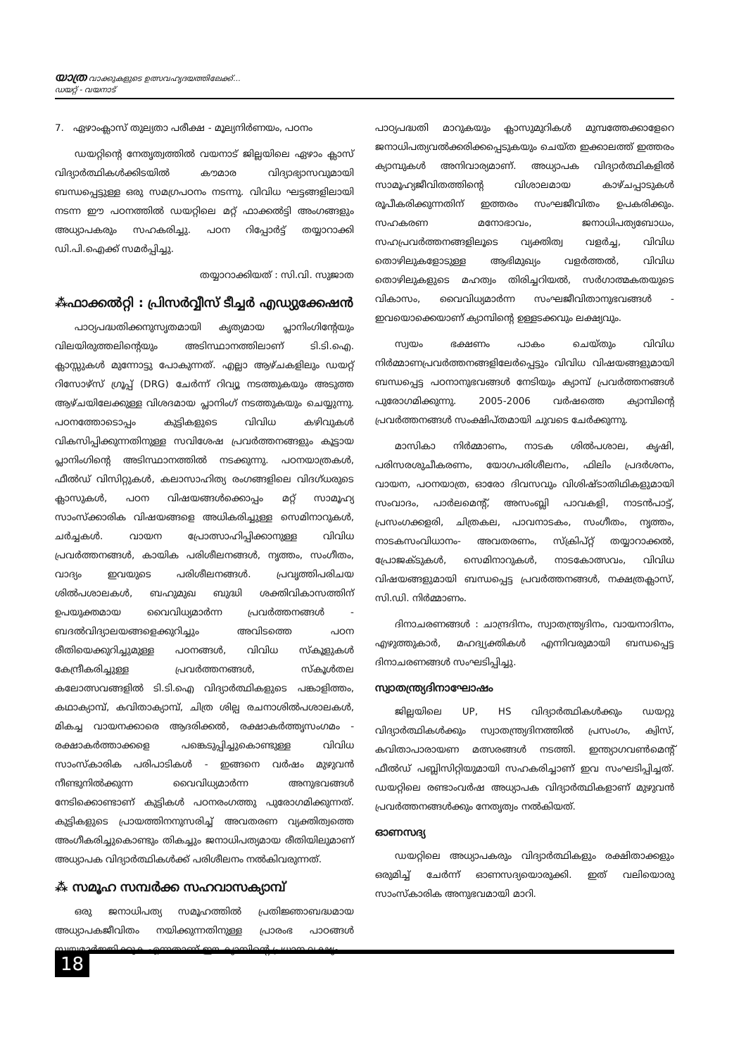യാത്ര വാക്കുകളുടെ ഉത്സവഹൃദയത്തിലേക്ക്...
ഡയറ്റ് - വയനാട്
7. ഏഴാംക്ലാസ് തുല്യതാ പരീക്ഷ - മൂല്യനിർണയം, പഠനം
ഡയറ്റിന്റെ നേതൃത്വത്തിൽ വയനാട് ജില്ലയിലെ ഏഴാം ക്ലാസ് വിദ്യാർത്ഥികൾക്കിടയിൽ കൗമാര വിദ്യാഭ്യാസവുമായി ബന്ധപ്പെട്ടുള്ള ഒരു സമഗ്രപഠനം നടന്നു. വിവിധ ഘട്ടങ്ങളിലായി നടന്ന ഈ പഠനത്തിൽ ഡയറ്റിലെ മറ്റ് ഫാക്കൽട്ടി അംഗങ്ങളും അധ്യാപകരും സഹകരിച്ചു. പഠന റിപ്പോർട്ട് തയ്യാറാക്കി ഡി.പി.ഐക്ക് സമർപ്പിച്ചു.
തയ്യാറാക്കിയത് : സി.വി. സുജാത
⁂ഫാക്കൽറ്റി : പ്രിസർവ്വീസ് ടീച്ചർ എഡ്യുക്കേഷൻ
പാഠ്യപദ്ധതിക്കനുസൃതമായി കൃത്യമായ പ്ലാനിംഗിന്റേയും വിലയിരുത്തലിന്റെയും അടിസ്ഥാനത്തിലാണ് ടി.ടി.ഐ. ക്ലാസ്സുകൾ മുന്നോട്ടു പോകുന്നത്. എല്ലാ ആഴ്ചകളിലും ഡയറ്റ് റിസോഴ്സ് ഗ്രൂപ്പ് (DRG) ചേർന്ന് റിവ്യൂ നടത്തുകയും അടുത്ത ആഴ്ചയിലേക്കുള്ള വിശദമായ പ്ലാനിംഗ് നടത്തുകയും ചെയ്യുന്നു. പഠനത്തോടൊപ്പം കുട്ടികളുടെ വിവിധ കഴിവുകൾ വികസിപ്പിക്കുന്നതിനുള്ള സവിശേഷ പ്രവർത്തനങ്ങളും കൂട്ടായ പ്ലാനിംഗിന്റെ അടിസ്ഥാനത്തിൽ നടക്കുന്നു. പഠനയാത്രകൾ, ഫീൽഡ് വിസിറ്റുകൾ, കലാസാഹിത്യ രംഗങ്ങളിലെ വിദഗ്ധരുടെ ക്ലാസുകൾ, പഠന വിഷയങ്ങൾക്കൊപ്പം മറ്റ് സാമൂഹ്യ സാംസ്ക്കാരിക വിഷയങ്ങളെ അധികരിച്ചുള്ള സെമിനാറുകൾ, ചർച്ചകൾ. വായന പ്രോത്സാഹിപ്പിക്കാനുള്ള വിവിധ പ്രവർത്തനങ്ങൾ, കായിക പരിശീലനങ്ങൾ, നൃത്തം, സംഗീതം, വാദ്യം ഇവയുടെ പരിശീലനങ്ങൾ. പ്രവൃത്തിപരിചയ ശിൽപശാലകൾ, ബഹുമുഖ ബുദ്ധി ശക്തിവികാസത്തിന് ഉപയുക്തമായ വൈവിധ്യമാർന്ന പ്രവർത്തനങ്ങൾ - ബദൽവിദ്യാലയങ്ങളെക്കുറിച്ചും അവിടത്തെ പഠന രീതിയെക്കുറിച്ചുമുള്ള പഠനങ്ങൾ, വിവിധ സ്കൂളുകൾ കേന്ദ്രീകരിച്ചുള്ള പ്രവർത്തനങ്ങൾ, സ്കൂൾതല കലോത്സവങ്ങളിൽ ടി.ടി.ഐ വിദ്യാർത്ഥികളുടെ പങ്കാളിത്തം, കഥാക്യാമ്പ്, കവിതാക്യാമ്പ്, ചിത്ര ശില്പ രചനാശിൽപശാലകൾ, മികച്ച വായനക്കാരെ ആദരിക്കൽ, രക്ഷാകർത്തൃസംഗമം - രക്ഷാകർത്താക്കളെ പങ്കെടുപ്പിച്ചുകൊണ്ടുള്ള വിവിധ സാംസ്കാരിക പരിപാടികൾ - ഇങ്ങനെ വർഷം മുഴുവൻ നീണ്ടുനിൽക്കുന്ന വൈവിധ്യമാർന്ന അനുഭവങ്ങൾ നേടിക്കൊണ്ടാണ് കുട്ടികൾ പഠനരംഗത്തു പുരോഗമിക്കുന്നത്. കുട്ടികളുടെ പ്രായത്തിനനുസരിച്ച് അവതരണ വ്യക്തിത്വത്തെ അംഗീകരിച്ചുകൊണ്ടും തികച്ചും ജനാധിപത്യമായ രീതിയിലുമാണ് അധ്യാപക വിദ്യാർത്ഥികൾക്ക് പരിശീലനം നൽകിവരുന്നത്.
⁂ സമൂഹ സമ്പർക്ക സഹവാസക്യാമ്പ്
ഒരു ജനാധിപത്യ സമൂഹത്തിൽ പ്രതിജ്ഞാബദ്ധമായ അധ്യാപകജീവിതം നയിക്കുന്നതിനുള്ള പ്രാരംഭ പാഠങ്ങൾ സ്വയമാർജ്ജിക്കുക എന്നതാണ് ഈ ക്യാമ്പിന്റെ പ്രധാന ലക്ഷ്യം.
പാഠ്യപദ്ധതി മാറുകയും ക്ലാസുമുറികൾ മുമ്പത്തേക്കാളേറെ ജനാധിപത്യവൽക്കരിക്കപ്പെടുകയും ചെയ്ത ഇക്കാലത്ത് ഇത്തരം ക്യാമ്പുകൾ അനിവാര്യമാണ്. അധ്യാപക വിദ്യാർത്ഥികളിൽ സാമൂഹ്യജീവിതത്തിന്റെ വിശാലമായ കാഴ്ചപ്പാടുകൾ രൂപീകരിക്കുന്നതിന് ഇത്തരം സംഘജീവിതം ഉപകരിക്കും. സഹകരണ മനോഭാവം, ജനാധിപത്യബോധം, സഹപ്രവർത്തനങ്ങളിലൂടെ വ്യക്തിത്വ വളർച്ച, വിവിധ തൊഴിലുകളോടുള്ള ആഭിമുഖ്യം വളർത്തൽ, വിവിധ തൊഴിലുകളുടെ മഹത്വം തിരിച്ചറിയൽ, സർഗാത്മകതയുടെ വികാസം, വൈവിധ്യമാർന്ന സംഘജീവിതാനുഭവങ്ങൾ - ഇവയൊക്കെയാണ് ക്യാമ്പിന്റെ ഉള്ളടക്കവും ലക്ഷ്യവും.
സ്വയം ഭക്ഷണം പാകം ചെയ്തും വിവിധ നിർമ്മാണപ്രവർത്തനങ്ങളിലേർപ്പെട്ടും വിവിധ വിഷയങ്ങളുമായി ബന്ധപ്പെട്ട പഠനാനുഭവങ്ങൾ നേടിയും ക്യാമ്പ് പ്രവർത്തനങ്ങൾ പുരോഗമിക്കുന്നു. 2005-2006 വർഷത്തെ ക്യാമ്പിന്റെ പ്രവർത്തനങ്ങൾ സംക്ഷിപ്തമായി ചുവടെ ചേർക്കുന്നു.
മാസികാ നിർമ്മാണം, നാടക ശിൽപശാല, കൃഷി, പരിസരശുചീകരണം, യോഗപരിശീലനം, ഫിലിം പ്രദർശനം, വായന, പഠനയാത്ര, ഓരോ ദിവസവും വിശിഷ്ടാതിഥികളുമായി സംവാദം, പാർലമെന്റ്, അസംബ്ലി പാവകളി, നാടൻപാട്ട്, പ്രസംഗക്കളരി, ചിത്രകല, പാവനാടകം, സംഗീതം, നൃത്തം, നാടകസംവിധാനം- അവതരണം, സ്ക്രിപ്റ്റ് തയ്യാറാക്കൽ, പ്രോജക്ടുകൾ, സെമിനാറുകൾ, നാടകോത്സവം, വിവിധ വിഷയങ്ങളുമായി ബന്ധപ്പെട്ട പ്രവർത്തനങ്ങൾ, നക്ഷത്രക്ലാസ്, സി.ഡി. നിർമ്മാണം.
ദിനാചരണങ്ങൾ : ചാന്ദ്രദിനം, സ്വാതന്ത്ര്യദിനം, വായനാദിനം, എഴുത്തുകാർ, മഹദ്വ്യക്തികൾ എന്നിവരുമായി ബന്ധപ്പെട്ട ദിനാചരണങ്ങൾ സംഘടിപ്പിച്ചു.
സ്വാതന്ത്ര്യദിനാഘോഷം
ജില്ലയിലെ UP, HS വിദ്യാർത്ഥികൾക്കും ഡയറ്റു വിദ്യാർത്ഥികൾക്കും സ്വാതന്ത്ര്യദിനത്തിൽ പ്രസംഗം, ക്വിസ്, കവിതാപാരായണ മത്സരങ്ങൾ നടത്തി. ഇന്ത്യാഗവൺമെന്റ് ഫീൽഡ് പബ്ലിസിറ്റിയുമായി സഹകരിച്ചാണ് ഇവ സംഘടിപ്പിച്ചത്. ഡയറ്റിലെ രണ്ടാംവർഷ അധ്യാപക വിദ്യാർത്ഥികളാണ് മുഴുവൻ പ്രവർത്തനങ്ങൾക്കും നേതൃത്വം നൽകിയത്.
ഓണസദ്യ
ഡയറ്റിലെ അധ്യാപകരും വിദ്യാർത്ഥികളും രക്ഷിതാക്കളും ഒരുമിച്ച് ചേർന്ന് ഓണസദ്യയൊരുക്കി. ഇത് വലിയൊരു സാംസ്കാരിക അനുഭവമായി മാറി.
18